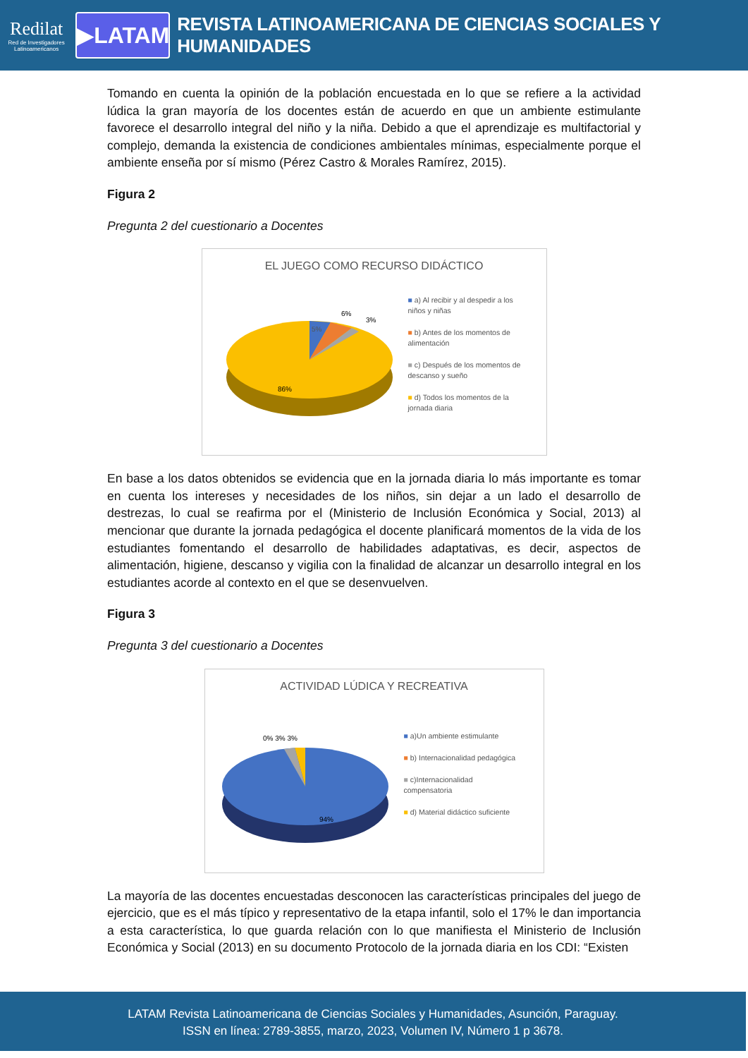Redilat
Red de Investigadores Latinoamericanos
▶LATAM
REVISTA LATINOAMERICANA DE CIENCIAS SOCIALES Y HUMANIDADES
Tomando en cuenta la opinión de la población encuestada en lo que se refiere a la actividad lúdica la gran mayoría de los docentes están de acuerdo en que un ambiente estimulante favorece el desarrollo integral del niño y la niña. Debido a que el aprendizaje es multifactorial y complejo, demanda la existencia de condiciones ambientales mínimas, especialmente porque el ambiente enseña por sí mismo (Pérez Castro & Morales Ramírez, 2015).
Figura 2
Pregunta 2 del cuestionario a Docentes
EL JUEGO COMO RECURSO DIDÁCTICO
5%
6%
3%
86%
■ a) Al recibir y al despedir a los niños y niñas
■ b) Antes de los momentos de alimentación
■ c) Después de los momentos de descanso y sueño
■ d) Todos los momentos de la jornada diaria
En base a los datos obtenidos se evidencia que en la jornada diaria lo más importante es tomar en cuenta los intereses y necesidades de los niños, sin dejar a un lado el desarrollo de destrezas, lo cual se reafirma por el (Ministerio de Inclusión Económica y Social, 2013) al mencionar que durante la jornada pedagógica el docente planificará momentos de la vida de los estudiantes fomentando el desarrollo de habilidades adaptativas, es decir, aspectos de alimentación, higiene, descanso y vigilia con la finalidad de alcanzar un desarrollo integral en los estudiantes acorde al contexto en el que se desenvuelven.
Figura 3
Pregunta 3 del cuestionario a Docentes
ACTIVIDAD LÚDICA Y RECREATIVA
0% 3% 3%
94%
■ a)Un ambiente estimulante
■ b) Internacionalidad pedagógica
■ c)Internacionalidad compensatoria
■ d) Material didáctico suficiente
La mayoría de las docentes encuestadas desconocen las características principales del juego de ejercicio, que es el más típico y representativo de la etapa infantil, solo el 17% le dan importancia a esta característica, lo que guarda relación con lo que manifiesta el Ministerio de Inclusión Económica y Social (2013) en su documento Protocolo de la jornada diaria en los CDI: “Existen
LATAM Revista Latinoamericana de Ciencias Sociales y Humanidades, Asunción, Paraguay.
ISSN en línea: 2789-3855, marzo, 2023, Volumen IV, Número 1 p 3678.